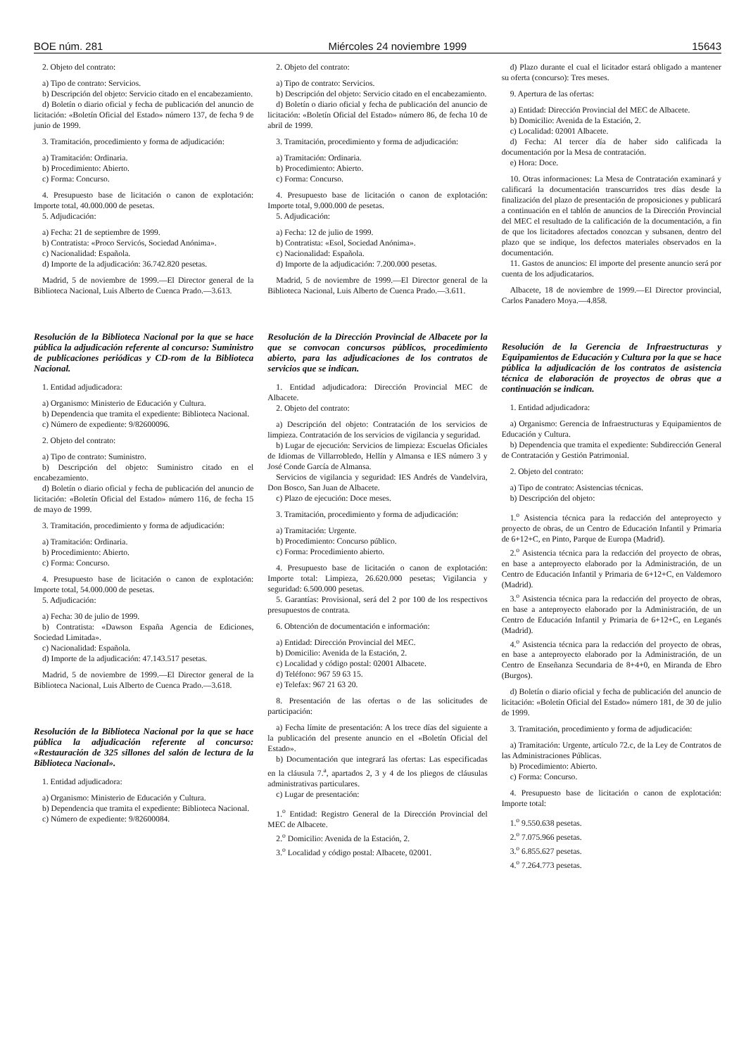BOE núm. 281 Miércoles 24 noviembre 1999 15643
2. Objeto del contrato:
a) Tipo de contrato: Servicios.
b) Descripción del objeto: Servicio citado en el encabezamiento.
d) Boletín o diario oficial y fecha de publicación del anuncio de licitación: «Boletín Oficial del Estado» número 137, de fecha 9 de junio de 1999.
3. Tramitación, procedimiento y forma de adjudicación:
a) Tramitación: Ordinaria.
b) Procedimiento: Abierto.
c) Forma: Concurso.
4. Presupuesto base de licitación o canon de explotación: Importe total, 40.000.000 de pesetas.
5. Adjudicación:
a) Fecha: 21 de septiembre de 1999.
b) Contratista: «Proco Servicós, Sociedad Anónima».
c) Nacionalidad: Española.
d) Importe de la adjudicación: 36.742.820 pesetas.
Madrid, 5 de noviembre de 1999.—El Director general de la Biblioteca Nacional, Luis Alberto de Cuenca Prado.—3.613.
Resolución de la Biblioteca Nacional por la que se hace pública la adjudicación referente al concurso: Suministro de publicaciones periódicas y CD-rom de la Biblioteca Nacional.
1. Entidad adjudicadora:
a) Organismo: Ministerio de Educación y Cultura.
b) Dependencia que tramita el expediente: Biblioteca Nacional.
c) Número de expediente: 9/82600096.
2. Objeto del contrato:
a) Tipo de contrato: Suministro.
b) Descripción del objeto: Suministro citado en el encabezamiento.
d) Boletín o diario oficial y fecha de publicación del anuncio de licitación: «Boletín Oficial del Estado» número 116, de fecha 15 de mayo de 1999.
3. Tramitación, procedimiento y forma de adjudicación:
a) Tramitación: Ordinaria.
b) Procedimiento: Abierto.
c) Forma: Concurso.
4. Presupuesto base de licitación o canon de explotación: Importe total, 54.000.000 de pesetas.
5. Adjudicación:
a) Fecha: 30 de julio de 1999.
b) Contratista: «Dawson España Agencia de Ediciones, Sociedad Limitada».
c) Nacionalidad: Española.
d) Importe de la adjudicación: 47.143.517 pesetas.
Madrid, 5 de noviembre de 1999.—El Director general de la Biblioteca Nacional, Luis Alberto de Cuenca Prado.—3.618.
Resolución de la Biblioteca Nacional por la que se hace pública la adjudicación referente al concurso: «Restauración de 325 sillones del salón de lectura de la Biblioteca Nacional».
1. Entidad adjudicadora:
a) Organismo: Ministerio de Educación y Cultura.
b) Dependencia que tramita el expediente: Biblioteca Nacional.
c) Número de expediente: 9/82600084.
2. Objeto del contrato:
a) Tipo de contrato: Servicios.
b) Descripción del objeto: Servicio citado en el encabezamiento.
d) Boletín o diario oficial y fecha de publicación del anuncio de licitación: «Boletín Oficial del Estado» número 86, de fecha 10 de abril de 1999.
3. Tramitación, procedimiento y forma de adjudicación:
a) Tramitación: Ordinaria.
b) Procedimiento: Abierto.
c) Forma: Concurso.
4. Presupuesto base de licitación o canon de explotación: Importe total, 9.000.000 de pesetas.
5. Adjudicación:
a) Fecha: 12 de julio de 1999.
b) Contratista: «Esol, Sociedad Anónima».
c) Nacionalidad: Española.
d) Importe de la adjudicación: 7.200.000 pesetas.
Madrid, 5 de noviembre de 1999.—El Director general de la Biblioteca Nacional, Luis Alberto de Cuenca Prado.—3.611.
Resolución de la Dirección Provincial de Albacete por la que se convocan concursos públicos, procedimiento abierto, para las adjudicaciones de los contratos de servicios que se indican.
1. Entidad adjudicadora: Dirección Provincial MEC de Albacete.
2. Objeto del contrato:
a) Descripción del objeto: Contratación de los servicios de limpieza. Contratación de los servicios de vigilancia y seguridad.
b) Lugar de ejecución: Servicios de limpieza: Escuelas Oficiales de Idiomas de Villarrobledo, Hellín y Almansa e IES número 3 y José Conde García de Almansa.
Servicios de vigilancia y seguridad: IES Andrés de Vandelvira, Don Bosco, San Juan de Albacete.
c) Plazo de ejecución: Doce meses.
3. Tramitación, procedimiento y forma de adjudicación:
a) Tramitación: Urgente.
b) Procedimiento: Concurso público.
c) Forma: Procedimiento abierto.
4. Presupuesto base de licitación o canon de explotación: Importe total: Limpieza, 26.620.000 pesetas; Vigilancia y seguridad: 6.500.000 pesetas.
5. Garantías: Provisional, será del 2 por 100 de los respectivos presupuestos de contrata.
6. Obtención de documentación e información:
a) Entidad: Dirección Provincial del MEC.
b) Domicilio: Avenida de la Estación, 2.
c) Localidad y código postal: 02001 Albacete.
d) Teléfono: 967 59 63 15.
e) Telefax: 967 21 63 20.
8. Presentación de las ofertas o de las solicitudes de participación:
a) Fecha límite de presentación: A los trece días del siguiente a la publicación del presente anuncio en el «Boletín Oficial del Estado».
b) Documentación que integrará las ofertas: Las especificadas en la cláusula 7.<sup>a</sup>, apartados 2, 3 y 4 de los pliegos de cláusulas administrativas particulares.
c) Lugar de presentación:
1.<sup>o</sup> Entidad: Registro General de la Dirección Provincial del MEC de Albacete.
2.<sup>o</sup> Domicilio: Avenida de la Estación, 2.
3.<sup>o</sup> Localidad y código postal: Albacete, 02001.
d) Plazo durante el cual el licitador estará obligado a mantener su oferta (concurso): Tres meses.
9. Apertura de las ofertas:
a) Entidad: Dirección Provincial del MEC de Albacete.
b) Domicilio: Avenida de la Estación, 2.
c) Localidad: 02001 Albacete.
d) Fecha: Al tercer día de haber sido calificada la documentación por la Mesa de contratación.
e) Hora: Doce.
10. Otras informaciones: La Mesa de Contratación examinará y calificará la documentación transcurridos tres días desde la finalización del plazo de presentación de proposiciones y publicará a continuación en el tablón de anuncios de la Dirección Provincial del MEC el resultado de la calificación de la documentación, a fin de que los licitadores afectados conozcan y subsanen, dentro del plazo que se indique, los defectos materiales observados en la documentación.
11. Gastos de anuncios: El importe del presente anuncio será por cuenta de los adjudicatarios.
Albacete, 18 de noviembre de 1999.—El Director provincial, Carlos Panadero Moya.—4.858.
Resolución de la Gerencia de Infraestructuras y Equipamientos de Educación y Cultura por la que se hace pública la adjudicación de los contratos de asistencia técnica de elaboración de proyectos de obras que a continuación se indican.
1. Entidad adjudicadora:
a) Organismo: Gerencia de Infraestructuras y Equipamientos de Educación y Cultura.
b) Dependencia que tramita el expediente: Subdirección General de Contratación y Gestión Patrimonial.
2. Objeto del contrato:
a) Tipo de contrato: Asistencias técnicas.
b) Descripción del objeto:
1.<sup>o</sup> Asistencia técnica para la redacción del anteproyecto y proyecto de obras, de un Centro de Educación Infantil y Primaria de 6+12+C, en Pinto, Parque de Europa (Madrid).
2.<sup>o</sup> Asistencia técnica para la redacción del proyecto de obras, en base a anteproyecto elaborado por la Administración, de un Centro de Educación Infantil y Primaria de 6+12+C, en Valdemoro (Madrid).
3.<sup>o</sup> Asistencia técnica para la redacción del proyecto de obras, en base a anteproyecto elaborado por la Administración, de un Centro de Educación Infantil y Primaria de 6+12+C, en Leganés (Madrid).
4.<sup>o</sup> Asistencia técnica para la redacción del proyecto de obras, en base a anteproyecto elaborado por la Administración, de un Centro de Enseñanza Secundaria de 8+4+0, en Miranda de Ebro (Burgos).
d) Boletín o diario oficial y fecha de publicación del anuncio de licitación: «Boletín Oficial del Estado» número 181, de 30 de julio de 1999.
3. Tramitación, procedimiento y forma de adjudicación:
a) Tramitación: Urgente, artículo 72.c, de la Ley de Contratos de las Administraciones Públicas.
b) Procedimiento: Abierto.
c) Forma: Concurso.
4. Presupuesto base de licitación o canon de explotación: Importe total:
1.<sup>o</sup> 9.550.638 pesetas.
2.<sup>o</sup> 7.075.966 pesetas.
3.<sup>o</sup> 6.855.627 pesetas.
4.<sup>o</sup> 7.264.773 pesetas.